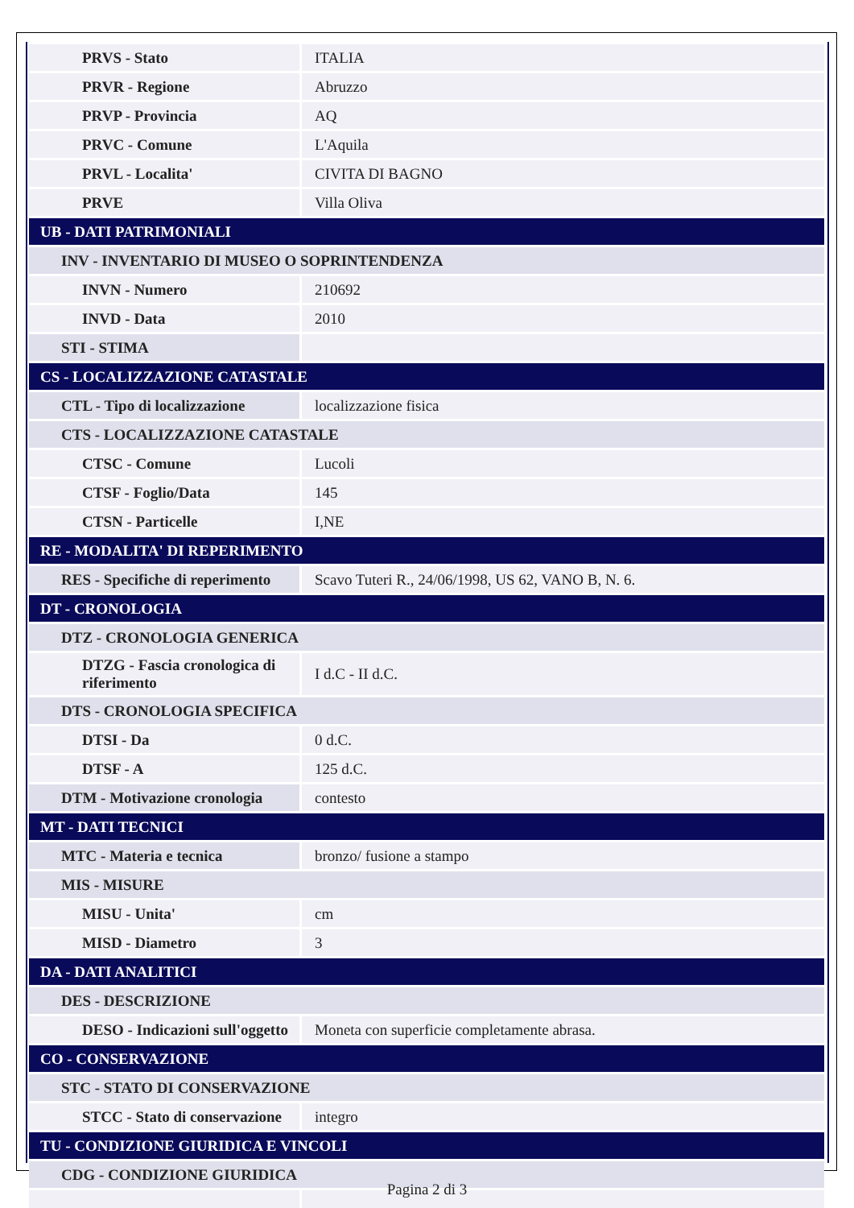| PRVS - Stato | ITALIA |
| PRVR - Regione | Abruzzo |
| PRVP - Provincia | AQ |
| PRVC - Comune | L'Aquila |
| PRVL - Localita' | CIVITA DI BAGNO |
| PRVE | Villa Oliva |
| UB - DATI PATRIMONIALI | |
| INV - INVENTARIO DI MUSEO O SOPRINTENDENZA | |
| INVN - Numero | 210692 |
| INVD - Data | 2010 |
| STI - STIMA | |
| CS - LOCALIZZAZIONE CATASTALE | |
| CTL - Tipo di localizzazione | localizzazione fisica |
| CTS - LOCALIZZAZIONE CATASTALE | |
| CTSC - Comune | Lucoli |
| CTSF - Foglio/Data | 145 |
| CTSN - Particelle | I,NE |
| RE - MODALITA' DI REPERIMENTO | |
| RES - Specifiche di reperimento | Scavo Tuteri R., 24/06/1998, US 62, VANO B, N. 6. |
| DT - CRONOLOGIA | |
| DTZ - CRONOLOGIA GENERICA | |
| DTZG - Fascia cronologica di riferimento | I d.C - II d.C. |
| DTS - CRONOLOGIA SPECIFICA | |
| DTSI - Da | 0 d.C. |
| DTSF - A | 125 d.C. |
| DTM - Motivazione cronologia | contesto |
| MT - DATI TECNICI | |
| MTC - Materia e tecnica | bronzo/ fusione a stampo |
| MIS - MISURE | |
| MISU - Unita' | cm |
| MISD - Diametro | 3 |
| DA - DATI ANALITICI | |
| DES - DESCRIZIONE | |
| DESO - Indicazioni sull'oggetto | Moneta con superficie completamente abrasa. |
| CO - CONSERVAZIONE | |
| STC - STATO DI CONSERVAZIONE | |
| STCC - Stato di conservazione | integro |
| TU - CONDIZIONE GIURIDICA E VINCOLI | |
| CDG - CONDIZIONE GIURIDICA | |
Pagina 2 di 3